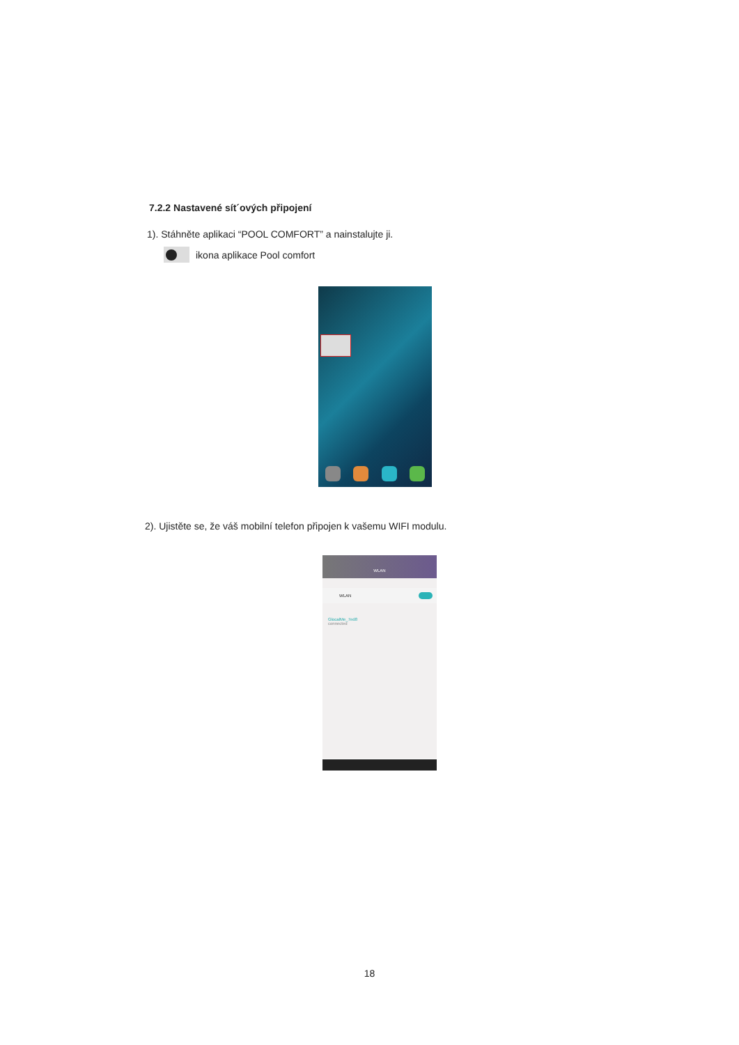7.2.2 Nastavené sít´ových připojení
1). Stáhněte aplikaci “POOL COMFORT” a nainstalujte ji.
ikona aplikace Pool comfort
2). Ujistěte se, že váš mobilní telefon připojen k vašemu WIFI modulu.
WLAN
WLAN
GlocalMe_7ed8
connected
18